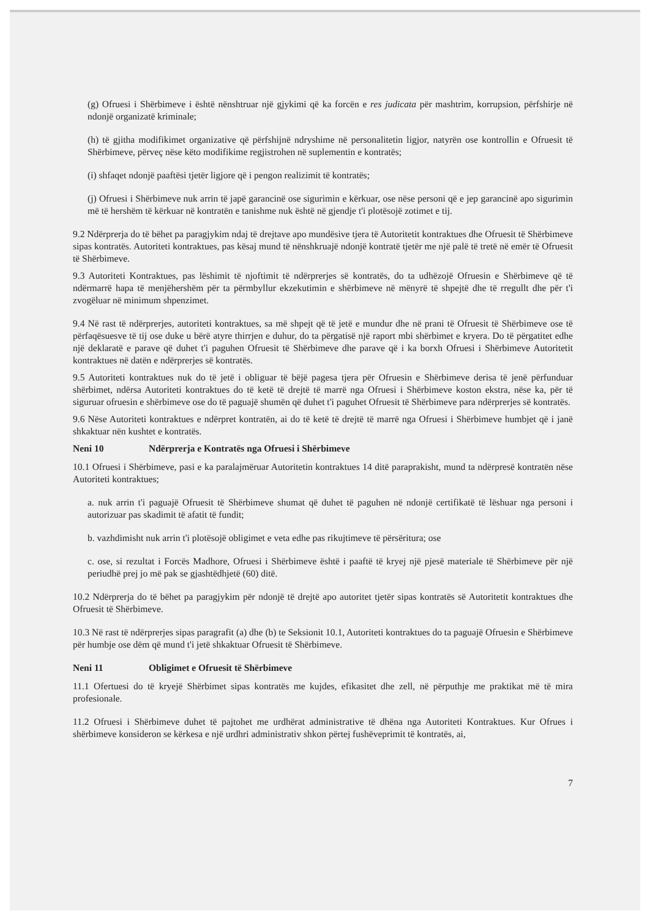(g) Ofruesi i Shërbimeve i është nënshtruar një gjykimi që ka forcën e res judicata për mashtrim, korrupsion, përfshirje në ndonjë organizatë kriminale;
(h) të gjitha modifikimet organizative që përfshijnë ndryshime në personalitetin ligjor, natyrën ose kontrollin e Ofruesit të Shërbimeve, përveç nëse këto modifikime regjistrohen në suplementin e kontratës;
(i) shfaqet ndonjë paaftësi tjetër ligjore që i pengon realizimit të kontratës;
(j) Ofruesi i Shërbimeve nuk arrin të japë garancinë ose sigurimin e kërkuar, ose nëse personi që e jep garancinë apo sigurimin më të hershëm të kërkuar në kontratën e tanishme nuk është në gjendje t'i plotësojë zotimet e tij.
9.2 Ndërprerja do të bëhet pa paragjykim ndaj të drejtave apo mundësive tjera të Autoritetit kontraktues dhe Ofruesit të Shërbimeve sipas kontratës. Autoriteti kontraktues, pas kësaj mund të nënshkruajë ndonjë kontratë tjetër me një palë të tretë në emër të Ofruesit të Shërbimeve.
9.3 Autoriteti Kontraktues, pas lëshimit të njoftimit të ndërprerjes së kontratës, do ta udhëzojë Ofruesin e Shërbimeve që të ndërmarrë hapa të menjëhershëm për ta përmbyllur ekzekutimin e shërbimeve në mënyrë të shpejtë dhe të rregullt dhe për t'i zvogëluar në minimum shpenzimet.
9.4 Në rast të ndërprerjes, autoriteti kontraktues, sa më shpejt që të jetë e mundur dhe në prani të Ofruesit të Shërbimeve ose të përfaqësuesve të tij ose duke u bërë atyre thirrjen e duhur, do ta përgatisë një raport mbi shërbimet e kryera. Do të përgatitet edhe një deklaratë e parave që duhet t'i paguhen Ofruesit të Shërbimeve dhe parave që i ka borxh Ofruesi i Shërbimeve Autoritetit kontraktues në datën e ndërprerjes së kontratës.
9.5 Autoriteti kontraktues nuk do të jetë i obliguar të bëjë pagesa tjera për Ofruesin e Shërbimeve derisa të jenë përfunduar shërbimet, ndërsa Autoriteti kontraktues do të ketë të drejtë të marrë nga Ofruesi i Shërbimeve koston ekstra, nëse ka, për të siguruar ofruesin e shërbimeve ose do të paguajë shumën që duhet t'i paguhet Ofruesit të Shërbimeve para ndërprerjes së kontratës.
9.6 Nëse Autoriteti kontraktues e ndërpret kontratën, ai do të ketë të drejtë të marrë nga Ofruesi i Shërbimeve humbjet që i janë shkaktuar nën kushtet e kontratës.
Neni 10 Ndërprerja e Kontratës nga Ofruesi i Shërbimeve
10.1 Ofruesi i Shërbimeve, pasi e ka paralajmëruar Autoritetin kontraktues 14 ditë paraprakisht, mund ta ndërpresë kontratën nëse Autoriteti kontraktues;
a. nuk arrin t'i paguajë Ofruesit të Shërbimeve shumat që duhet të paguhen në ndonjë certifikatë të lëshuar nga personi i autorizuar pas skadimit të afatit të fundit;
b. vazhdimisht nuk arrin t'i plotësojë obligimet e veta edhe pas rikujtimeve të përsëritura; ose
c. ose, si rezultat i Forcës Madhore, Ofruesi i Shërbimeve është i paaftë të kryej një pjesë materiale të Shërbimeve për një periudhë prej jo më pak se gjashtëdhjetë (60) ditë.
10.2 Ndërprerja do të bëhet pa paragjykim për ndonjë të drejtë apo autoritet tjetër sipas kontratës së Autoritetit kontraktues dhe Ofruesit të Shërbimeve.
10.3 Në rast të ndërprerjes sipas paragrafit (a) dhe (b) te Seksionit 10.1, Autoriteti kontraktues do ta paguajë Ofruesin e Shërbimeve për humbje ose dëm që mund t'i jetë shkaktuar Ofruesit të Shërbimeve.
Neni 11 Obligimet e Ofruesit të Shërbimeve
11.1 Ofertuesi do të kryejë Shërbimet sipas kontratës me kujdes, efikasitet dhe zell, në përputhje me praktikat më të mira profesionale.
11.2 Ofruesi i Shërbimeve duhet të pajtohet me urdhërat administrative të dhëna nga Autoriteti Kontraktues. Kur Ofrues i shërbimeve konsideron se kërkesa e një urdhri administrativ shkon përtej fushëveprimit të kontratës, ai,
7